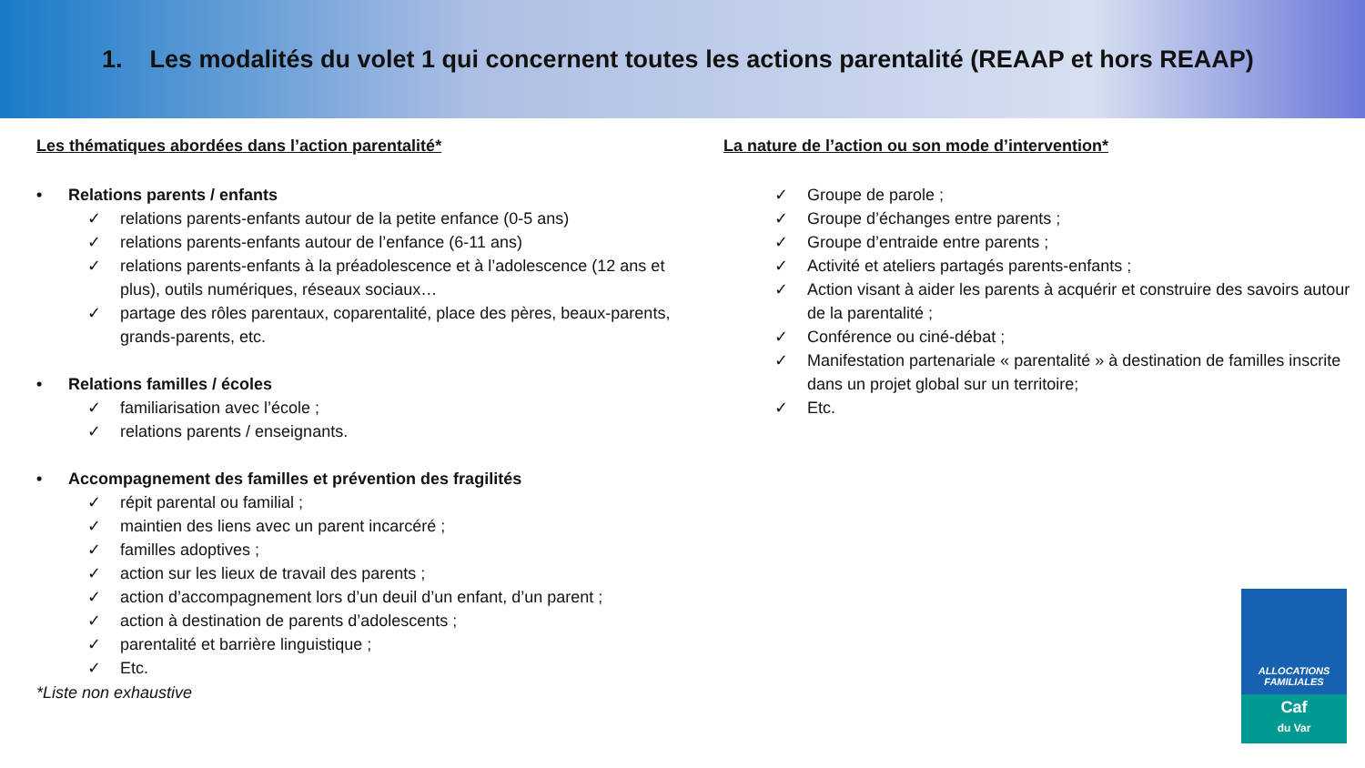1. Les modalités du volet 1 qui concernent toutes les actions parentalité (REAAP et hors REAAP)
Les thématiques abordées dans l’action parentalité*
• Relations parents / enfants
✓ relations parents-enfants autour de la petite enfance (0-5 ans)
✓ relations parents-enfants autour de l’enfance (6-11 ans)
✓ relations parents-enfants à la préadolescence et à l’adolescence (12 ans et plus), outils numériques, réseaux sociaux…
✓ partage des rôles parentaux, coparentalité, place des pères, beaux-parents, grands-parents, etc.
• Relations familles / écoles
✓ familiarisation avec l’école ;
✓ relations parents / enseignants.
• Accompagnement des familles et prévention des fragilités
✓ répit parental ou familial ;
✓ maintien des liens avec un parent incarcéré ;
✓ familles adoptives ;
✓ action sur les lieux de travail des parents ;
✓ action d’accompagnement lors d’un deuil d’un enfant, d’un parent ;
✓ action à destination de parents d’adolescents ;
✓ parentalité et barrière linguistique ;
✓ Etc.
*Liste non exhaustive
La nature de l’action ou son mode d’intervention*
✓ Groupe de parole ;
✓ Groupe d’échanges entre parents ;
✓ Groupe d’entraide entre parents ;
✓ Activité et ateliers partagés parents-enfants ;
✓ Action visant à aider les parents à acquérir et construire des savoirs autour de la parentalité ;
✓ Conférence ou ciné-débat ;
✓ Manifestation partenariale « parentalité » à destination de familles inscrite dans un projet global sur un territoire;
✓ Etc.
ALLOCATIONS
FAMILIALES
Caf
du Var